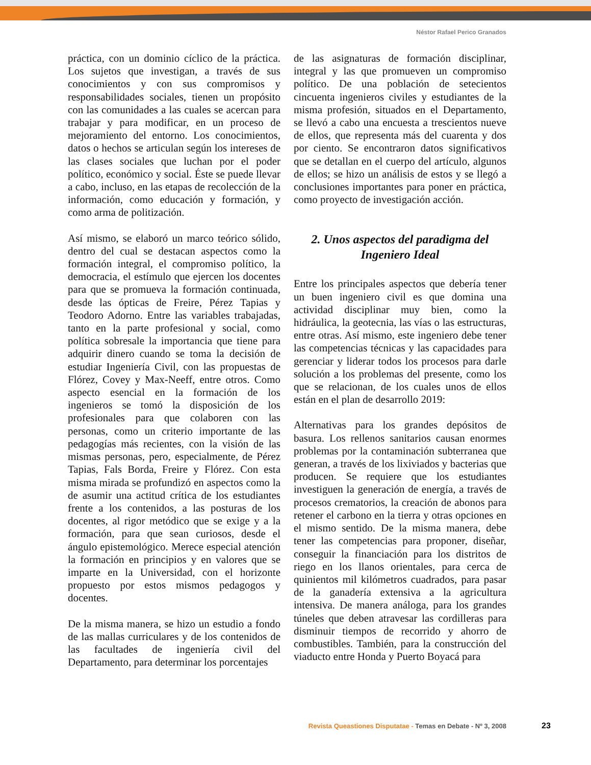Néstor Rafael Perico Granados
práctica, con un dominio cíclico de la práctica. Los sujetos que investigan, a través de sus conocimientos y con sus compromisos y responsabilidades sociales, tienen un propósito con las comunidades a las cuales se acercan para trabajar y para modificar, en un proceso de mejoramiento del entorno. Los conocimientos, datos o hechos se articulan según los intereses de las clases sociales que luchan por el poder político, económico y social. Éste se puede llevar a cabo, incluso, en las etapas de recolección de la información, como educación y formación, y como arma de politización.
Así mismo, se elaboró un marco teórico sólido, dentro del cual se destacan aspectos como la formación integral, el compromiso político, la democracia, el estímulo que ejercen los docentes para que se promueva la formación continuada, desde las ópticas de Freire, Pérez Tapias y Teodoro Adorno. Entre las variables trabajadas, tanto en la parte profesional y social, como política sobresale la importancia que tiene para adquirir dinero cuando se toma la decisión de estudiar Ingeniería Civil, con las propuestas de Flórez, Covey y Max-Neeff, entre otros. Como aspecto esencial en la formación de los ingenieros se tomó la disposición de los profesionales para que colaboren con las personas, como un criterio importante de las pedagogías más recientes, con la visión de las mismas personas, pero, especialmente, de Pérez Tapias, Fals Borda, Freire y Flórez. Con esta misma mirada se profundizó en aspectos como la de asumir una actitud crítica de los estudiantes frente a los contenidos, a las posturas de los docentes, al rigor metódico que se exige y a la formación, para que sean curiosos, desde el ángulo epistemológico. Merece especial atención la formación en principios y en valores que se imparte en la Universidad, con el horizonte propuesto por estos mismos pedagogos y docentes.
De la misma manera, se hizo un estudio a fondo de las mallas curriculares y de los contenidos de las facultades de ingeniería civil del Departamento, para determinar los porcentajes
de las asignaturas de formación disciplinar, integral y las que promueven un compromiso político. De una población de setecientos cincuenta ingenieros civiles y estudiantes de la misma profesión, situados en el Departamento, se llevó a cabo una encuesta a trescientos nueve de ellos, que representa más del cuarenta y dos por ciento. Se encontraron datos significativos que se detallan en el cuerpo del artículo, algunos de ellos; se hizo un análisis de estos y se llegó a conclusiones importantes para poner en práctica, como proyecto de investigación acción.
2. Unos aspectos del paradigma del Ingeniero Ideal
Entre los principales aspectos que debería tener un buen ingeniero civil es que domina una actividad disciplinar muy bien, como la hidráulica, la geotecnia, las vías o las estructuras, entre otras. Así mismo, este ingeniero debe tener las competencias técnicas y las capacidades para gerenciar y liderar todos los procesos para darle solución a los problemas del presente, como los que se relacionan, de los cuales unos de ellos están en el plan de desarrollo 2019:
Alternativas para los grandes depósitos de basura. Los rellenos sanitarios causan enormes problemas por la contaminación subterranea que generan, a través de los lixiviados y bacterias que producen. Se requiere que los estudiantes investiguen la generación de energía, a través de procesos crematorios, la creación de abonos para retener el carbono en la tierra y otras opciones en el mismo sentido. De la misma manera, debe tener las competencias para proponer, diseñar, conseguir la financiación para los distritos de riego en los llanos orientales, para cerca de quinientos mil kilómetros cuadrados, para pasar de la ganadería extensiva a la agricultura intensiva. De manera análoga, para los grandes túneles que deben atravesar las cordilleras para disminuir tiempos de recorrido y ahorro de combustibles. También, para la construcción del viaducto entre Honda y Puerto Boyacá para
Revista Queastiones Disputatae - Temas en Debate - Nº 3, 2008
23